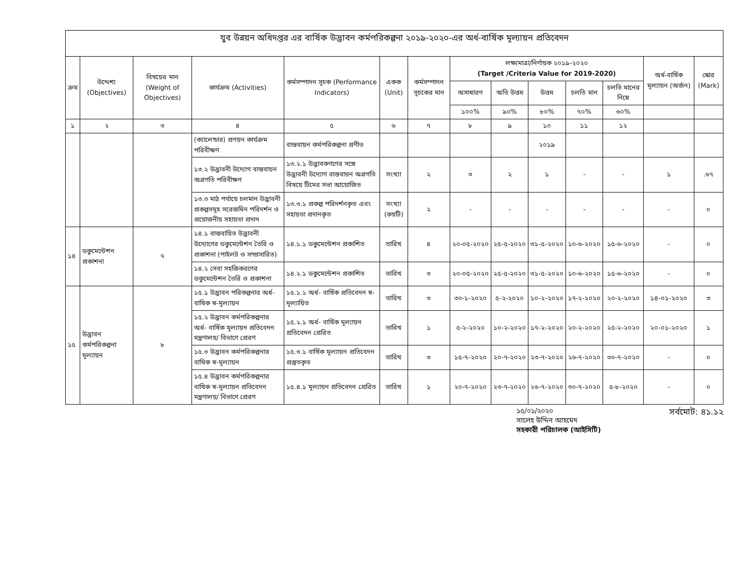যুব উন্নয়ন অধিদপ্তর এর বার্ষিক উদ্ভাবন কর্মপরিকল্পনা ২০১৯-২০২০-এর অর্ধ-বার্ষিক মূল্যায়ন প্রতিবেদন
| ক্রম | উদ্দেশ্য (Objectives) | বিষয়ের মান (Weight of Objectives) | কার্যক্রম (Activities) | কর্মসম্পাদন সূচক (Performance Indicators) | একক (Unit) | কর্মসম্পাদন সূচকের মান | লক্ষ্যমাত্রা/নির্ণায়ক ২০১৯-২০২০ (Target /Criteria Value for 2019-2020) | | | | | অর্ধ-বার্ষিক মূল্যায়ন (অর্জন) | স্কোর (Mark) |
| --- | --- | --- | --- | --- | --- | --- | --- | --- | --- | --- | --- | --- | --- |
| | | | | | | | অসাধারণ | অতি উত্তম | উত্তম | চলতি মান | চলতি মানের নিম্নে | | |
| | | | | | | | ১০০% | ৯০% | ৮০% | ৭০% | ৬০% | | |
| ১ | ২ | ৩ | ৪ | ৫ | ৬ | ৭ | ৮ | ৯ | ১০ | ১১ | ১২ | | |
| | | | (ক্যালেন্ডার) প্রণয়ন কার্যক্রম পরিবীক্ষণ | বাস্তবায়ন কর্মপরিকল্পনা প্রণীত | | | | | ২০১৯ | | | | |
| | | | ১৩.২ উদ্ভাবনী উদ্যোগ বাস্তবায়ন অগ্রগতি পরিবীক্ষণ | ১৩.২.১ উদ্ভাবকগণের সঙ্গে উদ্ভাবনী উদ্যোগ বাস্তবায়ন অগ্রগতি বিষয়ে টিমের সভা আয়োজিত | সংখ্যা | ২ | ৩ | ২ | ১ | - | - | ১ | .৬৭ |
| | | | ১৩.৩ মাঠ পর্যায়ে চলমান উদ্ভাবনী প্রকল্পসমূহ সরেজমিন পরিদর্শন ও প্রয়োজনীয় সহায়তা প্রদান | ১৩.৩.১ প্রকল্প পরিদর্শনকৃত এবং সহায়তা প্রদানকৃত | সংখ্যা (কয়টি) | ২ | - | - | - | - | - | - | ০ |
| ১৪ | ডকুমেন্টেশন প্রকাশনা | ৭ | ১৪.১ বাস্তবায়িত উদ্ভাবনী উদ্যোগের ডকুমেন্টেশন তৈরি ও প্রকাশনা (পাইলট ও সম্প্রসারিত) | ১৪.১.১ ডকুমেন্টেশন প্রকাশিত | তারিখ | ৪ | ২০-০৫-২০২০ | ২৫-৫-২০২০ | ৩১-৫-২০২০ | ১০-৬-২০২০ | ১৫-৬-২০২০ | - | ০ |
| | | | ১৪.২ সেবা সহজিকরণের ডকুমেন্টেশন তৈরি ও প্রকাশনা | ১৪.২.১ ডকুমেন্টেশন প্রকাশিত | তারিখ | ৩ | ২০-০৫-২০২০ | ২৫-৫-২০২০ | ৩১-৫-২০২০ | ১০-৬-২০২০ | ১৫-৬-২০২০ | - | ০ |
| ১৫ | উদ্ভাবন কর্মপরিকল্পনা মূল্যায়ন | ৮ | ১৫.১ উদ্ভাবন পরিকল্পনার অর্ধ-বাষিক স্ব-মূল্যায়ন | ১৫.১.১ অর্ধ- বার্ষিক প্রতিবেদন স্ব-মূল্যায়িত | তারিখ | ৩ | ৩০-১-২০২০ | ৫-২-২০২০ | ১০-২-২০২০ | ১৭-২-২০২০ | ২০-২-২০২০ | ১৪-০১-২০২০ | ৩ |
| | | | ১৫.২ উদ্ভাবন কর্মপরিকল্পনার অর্ধ- বার্ষিক মূল্যায়ন প্রতিবেদন মন্ত্রণালয়/ বিভাগে প্রেরণ | ১৫.২.১ অর্ধ- বার্ষিক মূল্যায়ন প্রতিবেদন প্রেরিত | তারিখ | ১ | ৫-২-২০২০ | ১০-২-২০২০ | ১৭-২-২০২০ | ২০-২-২০২০ | ২৫-২-২০২০ | ২০-০১-২০২০ | ১ |
| | | | ১৫.৩ উদ্ভাবন কর্মপরিকল্পনার বাষিক স্ব-মূল্যায়ন | ১৫.৩.১ বার্ষিক মূল্যায়ন প্রতিবেদন প্রস্তুতকৃত | তারিখ | ৩ | ১৫-৭-২০২০ | ২০-৭-২০২০ | ২৩-৭-২০২০ | ২৬-৭-২০২০ | ৩০-৭-২০২০ | - | ০ |
| | | | ১৫.৪ উদ্ভাবন কর্মপরিকল্পনার বাষিক স্ব-মূল্যায়ন প্রতিবেদন মন্ত্রণালয়/ বিভাগে প্রেরণ | ১৫.৪.১ মূল্যায়ন প্রতিবেদন প্রেরিত | তারিখ | ১ | ২০-৭-২০২০ | ২৩-৭-২০২০ | ২৬-৭-২০২০ | ৩০-৭-২০২০ | ৫-৮-২০২০ | - | ০ |
১৫/০১/২০২০
সালেহ উদ্দিন আহমেদ
সহকারী পরিচালক (আইসিটি)
সর্বমোট: ৪১.১২